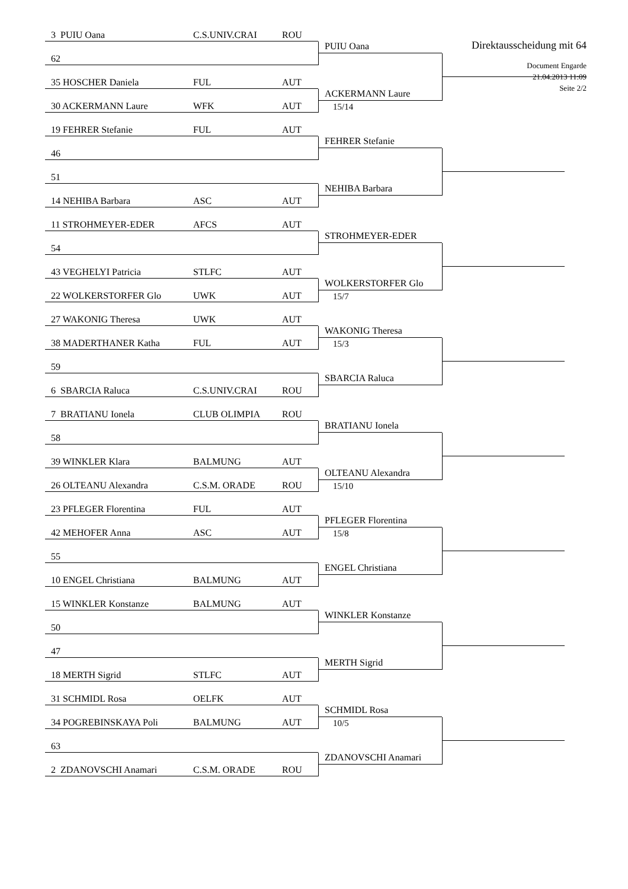Direktausscheidung mit 64
Document Engarde
21.04.2013 11:09
Seite 2/2
3 PUIU Oana C.S.UNIV.CRAI ROU
62
35 HOSCHER Daniela FUL AUT
30 ACKERMANN Laure WFK AUT
19 FEHRER Stefanie FUL AUT
46
51
14 NEHIBA Barbara ASC AUT
11 STROHMEYER-EDER AFCS AUT
54
43 VEGHELYI Patricia STLFC AUT
22 WOLKERSTORFER Glo UWK AUT
27 WAKONIG Theresa UWK AUT
38 MADERTHANER Katha FUL AUT
59
6 SBARCIA Raluca C.S.UNIV.CRAI ROU
7 BRATIANU Ionela CLUB OLIMPIA ROU
58
39 WINKLER Klara BALMUNG AUT
26 OLTEANU Alexandra C.S.M. ORADE ROU
23 PFLEGER Florentina FUL AUT
42 MEHOFER Anna ASC AUT
55
10 ENGEL Christiana BALMUNG AUT
15 WINKLER Konstanze BALMUNG AUT
50
47
18 MERTH Sigrid STLFC AUT
31 SCHMIDL Rosa OELFK AUT
34 POGREBINSKAYA Poli BALMUNG AUT
63
2 ZDANOVSCHI Anamari C.S.M. ORADE ROU
PUIU Oana
ACKERMANN Laure
15/14
FEHRER Stefanie
NEHIBA Barbara
STROHMEYER-EDER
WOLKERSTORFER Glo
15/7
WAKONIG Theresa
15/3
SBARCIA Raluca
BRATIANU Ionela
OLTEANU Alexandra
15/10
PFLEGER Florentina
15/8
ENGEL Christiana
WINKLER Konstanze
MERTH Sigrid
SCHMIDL Rosa
10/5
ZDANOVSCHI Anamari